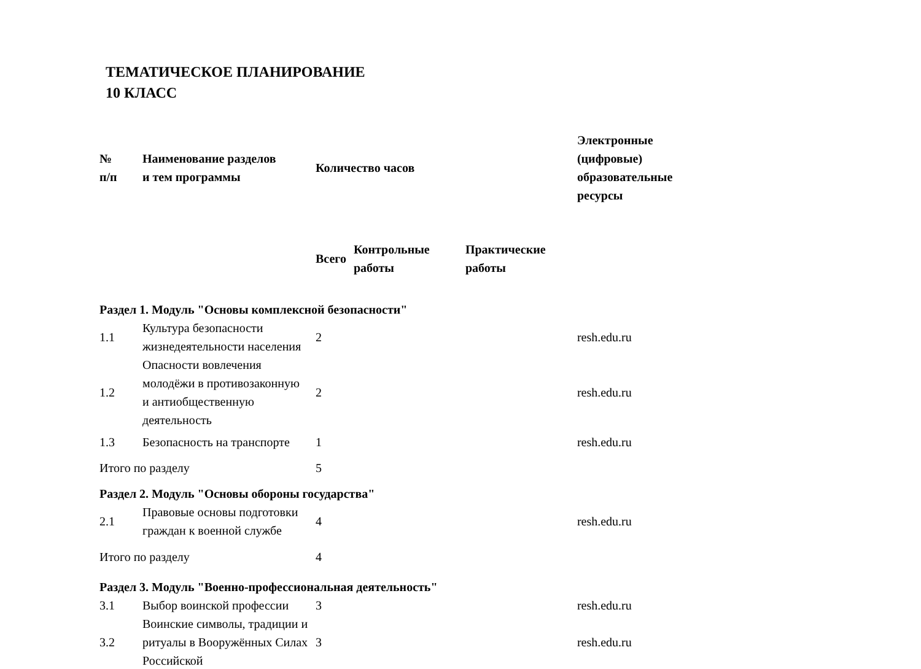ТЕМАТИЧЕСКОЕ ПЛАНИРОВАНИЕ
10 КЛАСС
| № п/п | Наименование разделов и тем программы | Количество часов | | | Электронные (цифровые) образовательные ресурсы |
| --- | --- | --- | --- | --- | --- |
| | | Всего | Контрольные работы | Практические работы | |
| Раздел 1. Модуль "Основы комплексной безопасности" | | | | | |
| 1.1 | Культура безопасности жизнедеятельности населения | 2 | | | resh.edu.ru |
| 1.2 | Опасности вовлечения молодёжи в противозаконную и антиобщественную деятельность | 2 | | | resh.edu.ru |
| 1.3 | Безопасность на транспорте | 1 | | | resh.edu.ru |
| Итого по разделу | | 5 | | | |
| Раздел 2. Модуль "Основы обороны государства" | | | | | |
| 2.1 | Правовые основы подготовки граждан к военной службе | 4 | | | resh.edu.ru |
| Итого по разделу | | 4 | | | |
| Раздел 3. Модуль "Военно-профессиональная деятельность" | | | | | |
| 3.1 | Выбор воинской профессии | 3 | | | resh.edu.ru |
| 3.2 | Воинские символы, традиции и ритуалы в Вооружённых Силах Российской | 3 | | | resh.edu.ru |